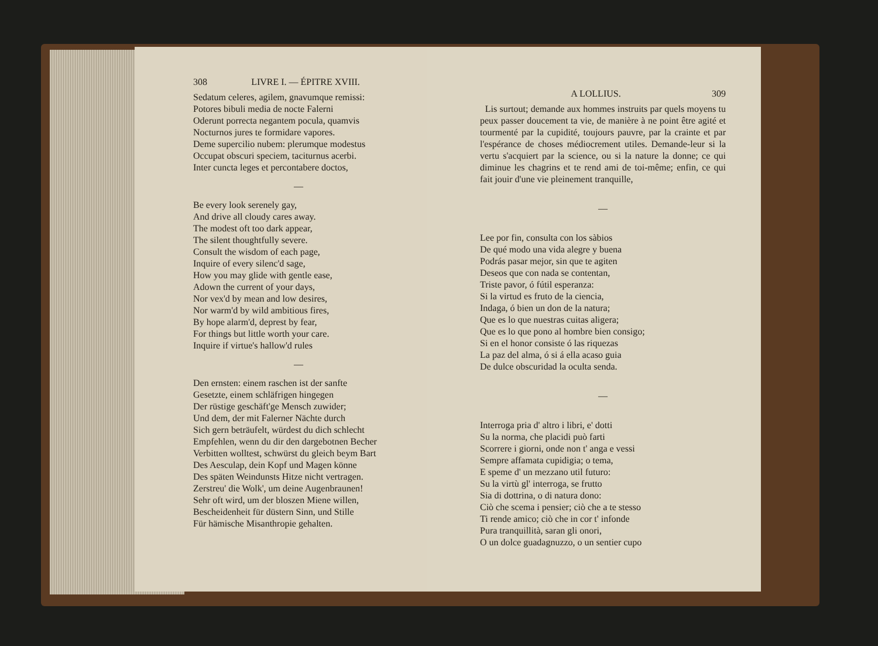308 LIVRE I. — ÉPITRE XVIII.
Sedatum celeres, agilem, gnavumque remissi:
Potores bibuli media de nocte Falerni
Oderunt porrecta negantem pocula, quamvis
Nocturnos jures te formidare vapores.
Deme supercilio nubem: plerumque modestus
Occupat obscuri speciem, taciturnus acerbi.
Inter cuncta leges et percontabere doctos,
—
Be every look serenely gay,
And drive all cloudy cares away.
The modest oft too dark appear,
The silent thoughtfully severe.
Consult the wisdom of each page,
Inquire of every silenc'd sage,
How you may glide with gentle ease,
Adown the current of your days,
Nor vex'd by mean and low desires,
Nor warm'd by wild ambitious fires,
By hope alarm'd, deprest by fear,
For things but little worth your care.
Inquire if virtue's hallow'd rules
—
Den ernsten: einem raschen ist der sanfte
Gesetzte, einem schläfrigen hingegen
Der rüstige geschäft'ge Mensch zuwider;
Und dem, der mit Falerner Nächte durch
Sich gern beträufelt, würdest du dich schlecht
Empfehlen, wenn du dir den dargebotnen Becher
Verbitten wolltest, schwürst du gleich beym Bart
Des Aesculap, dein Kopf und Magen könne
Des späten Weindunsts Hitze nicht vertragen.
Zerstreu' die Wolk', um deine Augenbraunen!
Sehr oft wird, um der bloszen Miene willen,
Bescheidenheit für düstern Sinn, und Stille
Für hämische Misanthropie gehalten.
A LOLLIUS. 309
Lis surtout; demande aux hommes instruits par quels moyens tu peux passer doucement ta vie, de manière à ne point être agité et tourmenté par la cupidité, toujours pauvre, par la crainte et par l'espérance de choses médiocrement utiles. Demande-leur si la vertu s'acquiert par la science, ou si la nature la donne; ce qui diminue les chagrins et te rend ami de toi-même; enfin, ce qui fait jouir d'une vie pleinement tranquille,
—
Lee por fin, consulta con los sàbios
De qué modo una vida alegre y buena
Podrás pasar mejor, sin que te agiten
Deseos que con nada se contentan,
Triste pavor, ó fútil esperanza:
Si la virtud es fruto de la ciencia,
Indaga, ó bien un don de la natura;
Que es lo que nuestras cuitas aligera;
Que es lo que pono al hombre bien consigo;
Si en el honor consiste ó las riquezas
La paz del alma, ó si á ella acaso guia
De dulce obscuridad la oculta senda.
—
Interroga pria d' altro i libri, e' dotti
Su la norma, che placidi può farti
Scorrere i giorni, onde non t' anga e vessi
Sempre affamata cupidigia; o tema,
E speme d' un mezzano util futuro:
Su la virtù gl' interroga, se frutto
Sia di dottrina, o di natura dono:
Ciò che scema i pensier; ciò che a te stesso
Ti rende amico; ciò che in cor t' infonde
Pura tranquillità, saran gli onori,
O un dolce guadagnuzzo, o un sentier cupo